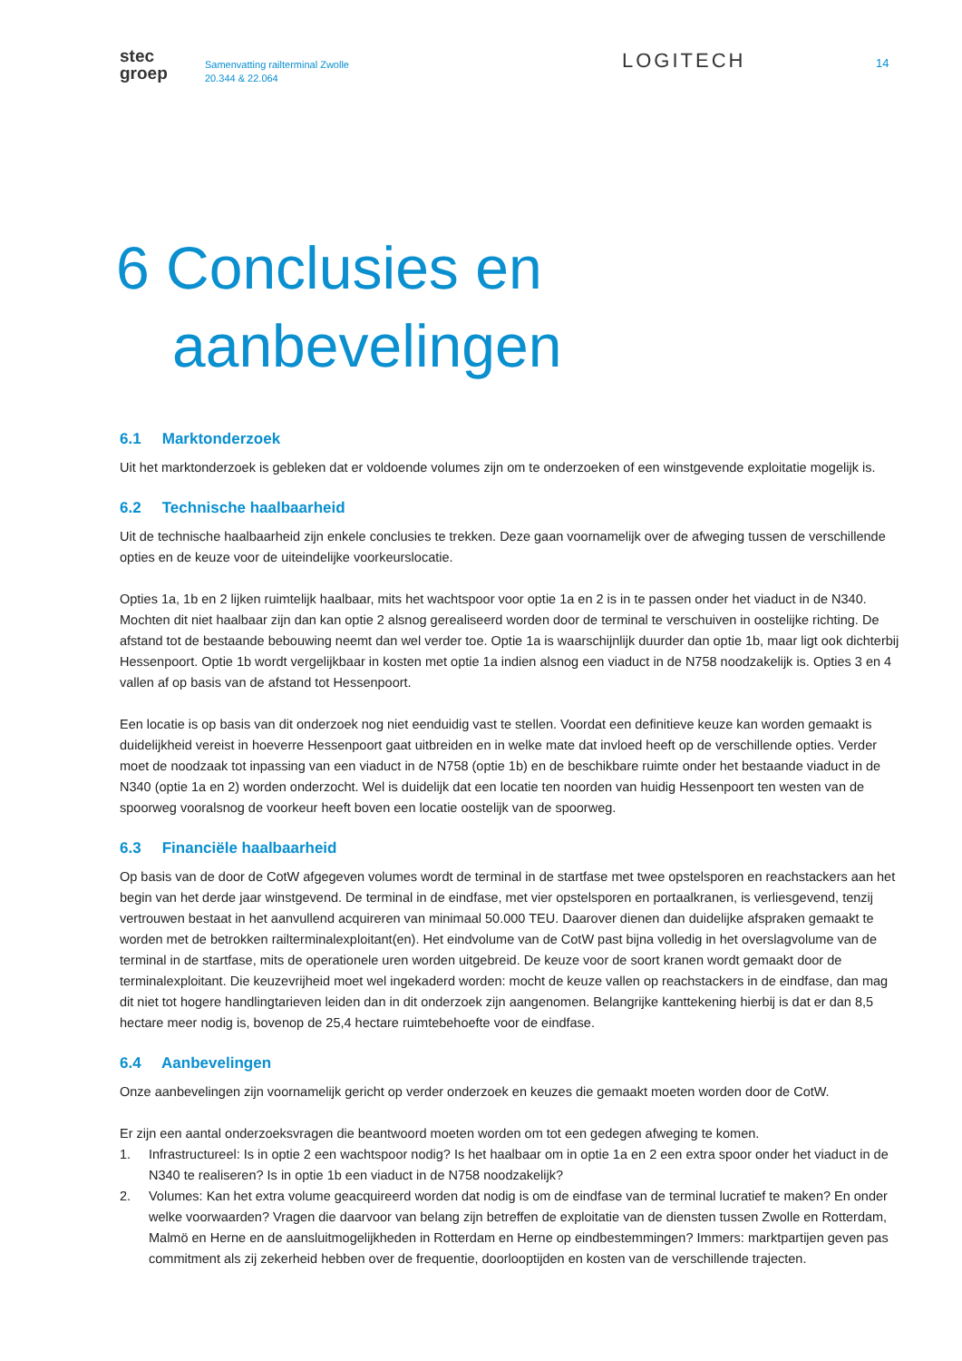stec
groep
Samenvatting railterminal Zwolle
20.344 & 22.064
LOGITECH
14
6 Conclusies en
aanbevelingen
6.1 Marktonderzoek
Uit het marktonderzoek is gebleken dat er voldoende volumes zijn om te onderzoeken of een winstgevende exploitatie mogelijk is.
6.2 Technische haalbaarheid
Uit de technische haalbaarheid zijn enkele conclusies te trekken. Deze gaan voornamelijk over de afweging tussen de verschillende opties en de keuze voor de uiteindelijke voorkeurslocatie.
Opties 1a, 1b en 2 lijken ruimtelijk haalbaar, mits het wachtspoor voor optie 1a en 2 is in te passen onder het viaduct in de N340. Mochten dit niet haalbaar zijn dan kan optie 2 alsnog gerealiseerd worden door de terminal te verschuiven in oostelijke richting. De afstand tot de bestaande bebouwing neemt dan wel verder toe. Optie 1a is waarschijnlijk duurder dan optie 1b, maar ligt ook dichterbij Hessenpoort. Optie 1b wordt vergelijkbaar in kosten met optie 1a indien alsnog een viaduct in de N758 noodzakelijk is. Opties 3 en 4 vallen af op basis van de afstand tot Hessenpoort.
Een locatie is op basis van dit onderzoek nog niet eenduidig vast te stellen. Voordat een definitieve keuze kan worden gemaakt is duidelijkheid vereist in hoeverre Hessenpoort gaat uitbreiden en in welke mate dat invloed heeft op de verschillende opties. Verder moet de noodzaak tot inpassing van een viaduct in de N758 (optie 1b) en de beschikbare ruimte onder het bestaande viaduct in de N340 (optie 1a en 2) worden onderzocht. Wel is duidelijk dat een locatie ten noorden van huidig Hessenpoort ten westen van de spoorweg vooralsnog de voorkeur heeft boven een locatie oostelijk van de spoorweg.
6.3 Financiële haalbaarheid
Op basis van de door de CotW afgegeven volumes wordt de terminal in de startfase met twee opstelsporen en reachstackers aan het begin van het derde jaar winstgevend. De terminal in de eindfase, met vier opstelsporen en portaalkranen, is verliesgevend, tenzij vertrouwen bestaat in het aanvullend acquireren van minimaal 50.000 TEU. Daarover dienen dan duidelijke afspraken gemaakt te worden met de betrokken railterminalexploitant(en). Het eindvolume van de CotW past bijna volledig in het overslagvolume van de terminal in de startfase, mits de operationele uren worden uitgebreid. De keuze voor de soort kranen wordt gemaakt door de terminalexploitant. Die keuzevrijheid moet wel ingekaderd worden: mocht de keuze vallen op reachstackers in de eindfase, dan mag dit niet tot hogere handlingtarieven leiden dan in dit onderzoek zijn aangenomen. Belangrijke kanttekening hierbij is dat er dan 8,5 hectare meer nodig is, bovenop de 25,4 hectare ruimtebehoefte voor de eindfase.
6.4 Aanbevelingen
Onze aanbevelingen zijn voornamelijk gericht op verder onderzoek en keuzes die gemaakt moeten worden door de CotW.
Er zijn een aantal onderzoeksvragen die beantwoord moeten worden om tot een gedegen afweging te komen.
1. Infrastructureel: Is in optie 2 een wachtspoor nodig? Is het haalbaar om in optie 1a en 2 een extra spoor onder het viaduct in de N340 te realiseren? Is in optie 1b een viaduct in de N758 noodzakelijk?
2. Volumes: Kan het extra volume geacquireerd worden dat nodig is om de eindfase van de terminal lucratief te maken? En onder welke voorwaarden? Vragen die daarvoor van belang zijn betreffen de exploitatie van de diensten tussen Zwolle en Rotterdam, Malmö en Herne en de aansluitmogelijkheden in Rotterdam en Herne op eindbestemmingen? Immers: marktpartijen geven pas commitment als zij zekerheid hebben over de frequentie, doorlooptijden en kosten van de verschillende trajecten.